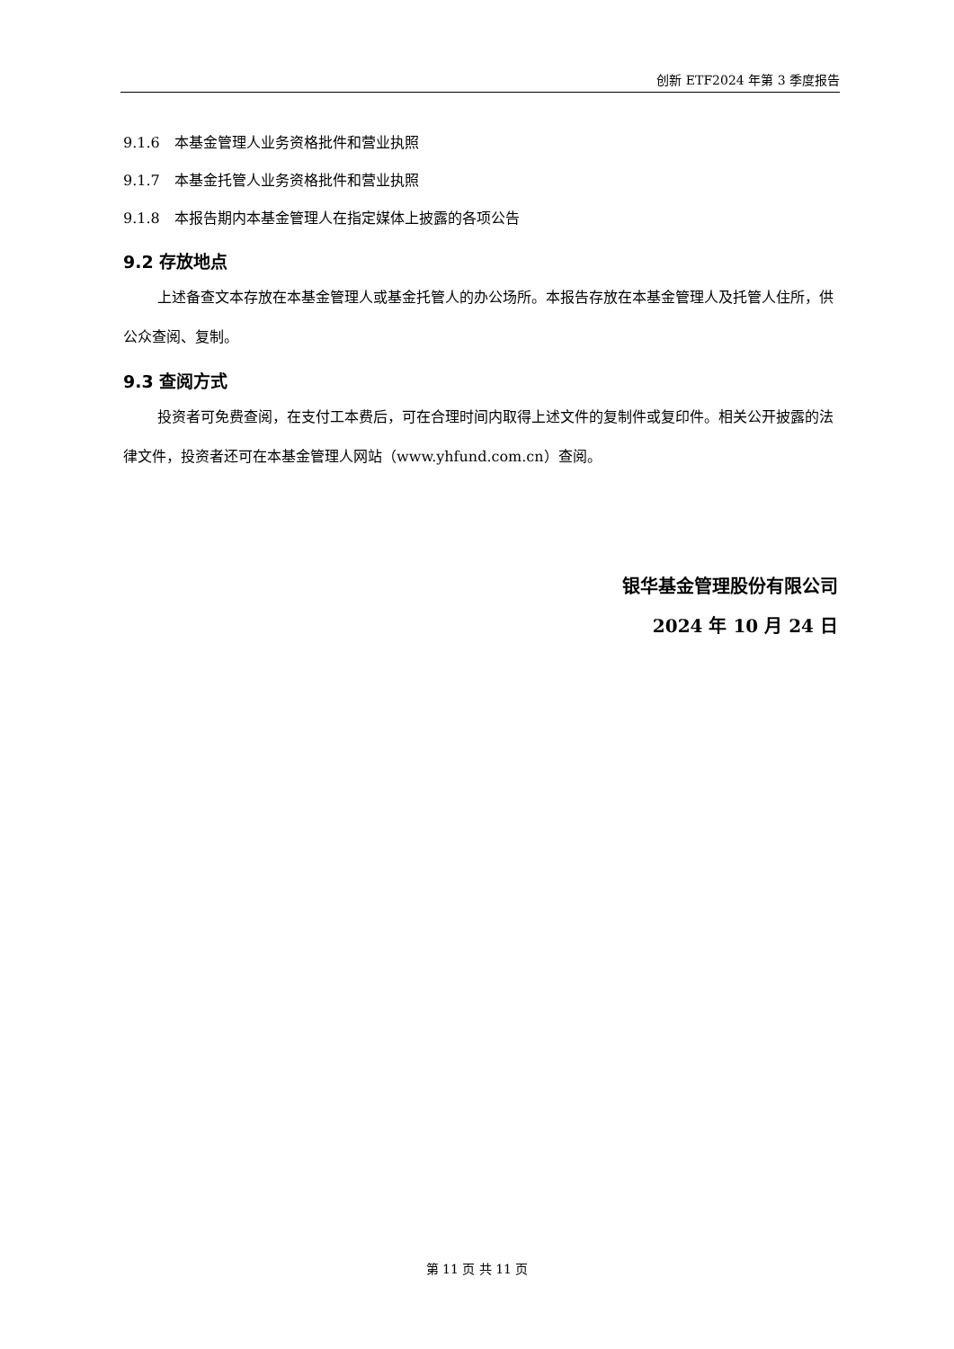创新 ETF2024 年第 3 季度报告
9.1.6　本基金管理人业务资格批件和营业执照
9.1.7　本基金托管人业务资格批件和营业执照
9.1.8　本报告期内本基金管理人在指定媒体上披露的各项公告
9.2 存放地点
上述备查文本存放在本基金管理人或基金托管人的办公场所。本报告存放在本基金管理人及托管人住所，供公众查阅、复制。
9.3 查阅方式
投资者可免费查阅，在支付工本费后，可在合理时间内取得上述文件的复制件或复印件。相关公开披露的法律文件，投资者还可在本基金管理人网站（www.yhfund.com.cn）查阅。
银华基金管理股份有限公司
2024 年 10 月 24 日
第 11 页 共 11 页